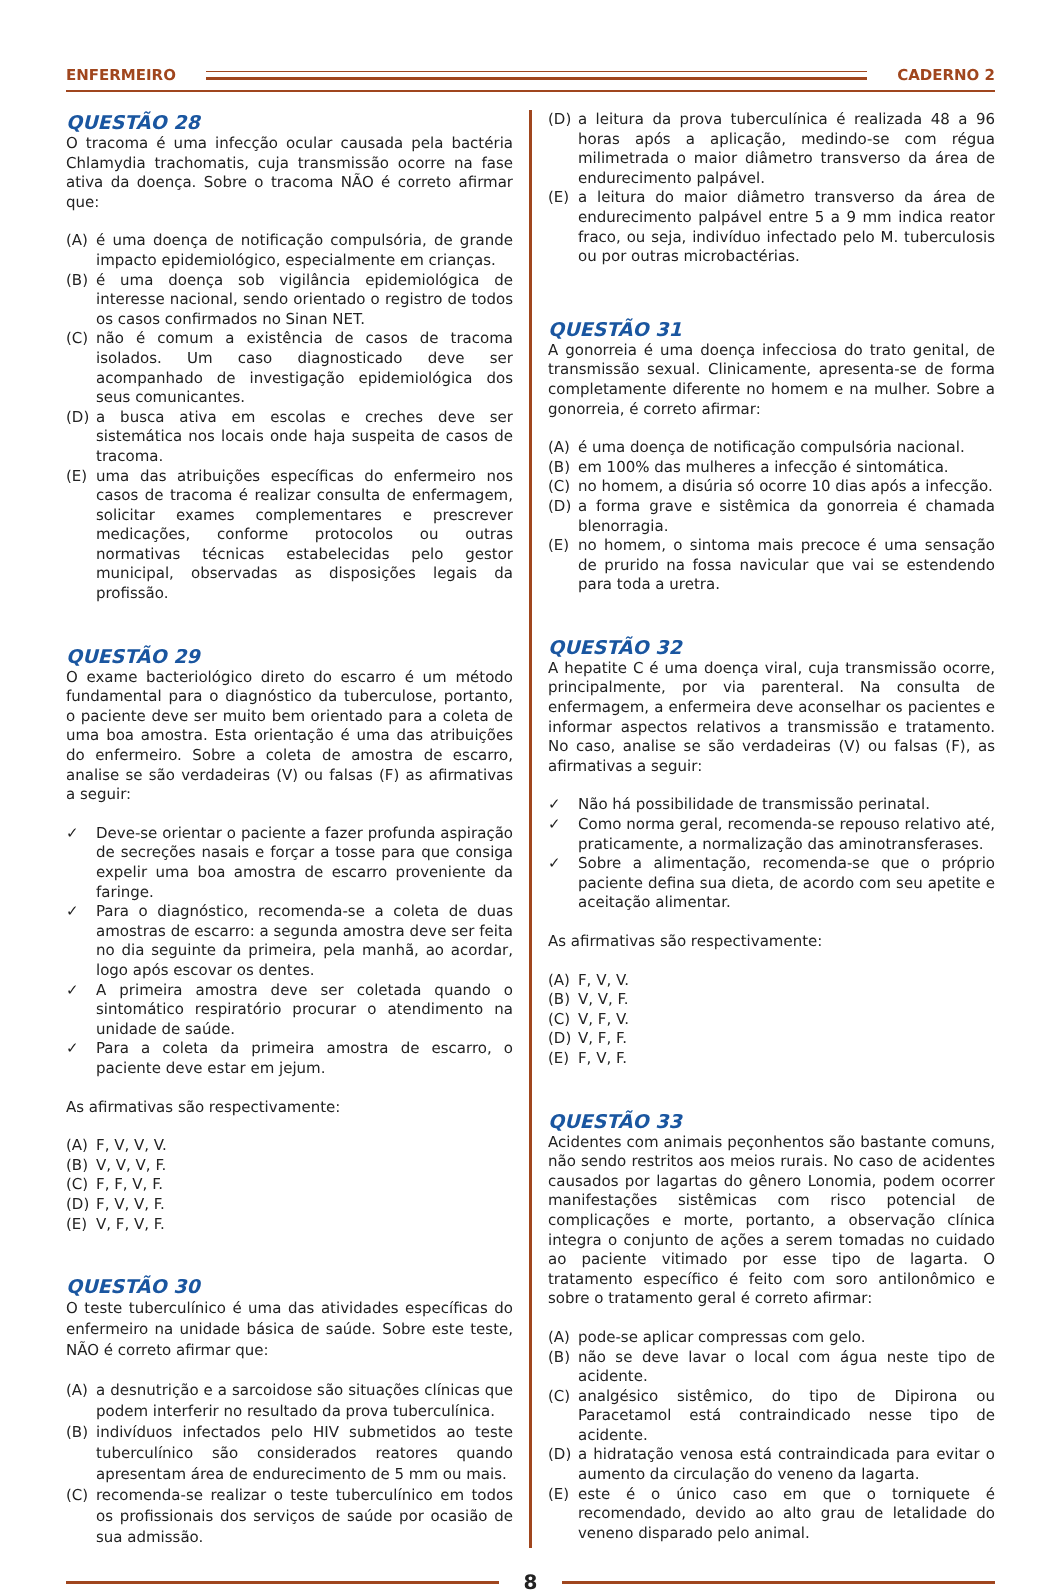ENFERMEIRO CADERNO 2
QUESTÃO 28
O tracoma é uma infecção ocular causada pela bactéria Chlamydia trachomatis, cuja transmissão ocorre na fase ativa da doença. Sobre o tracoma NÃO é correto afirmar que:
(A) é uma doença de notificação compulsória, de grande impacto epidemiológico, especialmente em crianças.
(B) é uma doença sob vigilância epidemiológica de interesse nacional, sendo orientado o registro de todos os casos confirmados no Sinan NET.
(C) não é comum a existência de casos de tracoma isolados. Um caso diagnosticado deve ser acompanhado de investigação epidemiológica dos seus comunicantes.
(D) a busca ativa em escolas e creches deve ser sistemática nos locais onde haja suspeita de casos de tracoma.
(E) uma das atribuições específicas do enfermeiro nos casos de tracoma é realizar consulta de enfermagem, solicitar exames complementares e prescrever medicações, conforme protocolos ou outras normativas técnicas estabelecidas pelo gestor municipal, observadas as disposições legais da profissão.
QUESTÃO 29
O exame bacteriológico direto do escarro é um método fundamental para o diagnóstico da tuberculose, portanto, o paciente deve ser muito bem orientado para a coleta de uma boa amostra. Esta orientação é uma das atribuições do enfermeiro. Sobre a coleta de amostra de escarro, analise se são verdadeiras (V) ou falsas (F) as afirmativas a seguir:
✓ Deve-se orientar o paciente a fazer profunda aspiração de secreções nasais e forçar a tosse para que consiga expelir uma boa amostra de escarro proveniente da faringe.
✓ Para o diagnóstico, recomenda-se a coleta de duas amostras de escarro: a segunda amostra deve ser feita no dia seguinte da primeira, pela manhã, ao acordar, logo após escovar os dentes.
✓ A primeira amostra deve ser coletada quando o sintomático respiratório procurar o atendimento na unidade de saúde.
✓ Para a coleta da primeira amostra de escarro, o paciente deve estar em jejum.
As afirmativas são respectivamente:
(A) F, V, V, V.
(B) V, V, V, F.
(C) F, F, V, F.
(D) F, V, V, F.
(E) V, F, V, F.
QUESTÃO 30
O teste tuberculínico é uma das atividades específicas do enfermeiro na unidade básica de saúde. Sobre este teste, NÃO é correto afirmar que:
(A) a desnutrição e a sarcoidose são situações clínicas que podem interferir no resultado da prova tuberculínica.
(B) indivíduos infectados pelo HIV submetidos ao teste tuberculínico são considerados reatores quando apresentam área de endurecimento de 5 mm ou mais.
(C) recomenda-se realizar o teste tuberculínico em todos os profissionais dos serviços de saúde por ocasião de sua admissão.
(D) a leitura da prova tuberculínica é realizada 48 a 96 horas após a aplicação, medindo-se com régua milimetrada o maior diâmetro transverso da área de endurecimento palpável.
(E) a leitura do maior diâmetro transverso da área de endurecimento palpável entre 5 a 9 mm indica reator fraco, ou seja, indivíduo infectado pelo M. tuberculosis ou por outras microbactérias.
QUESTÃO 31
A gonorreia é uma doença infecciosa do trato genital, de transmissão sexual. Clinicamente, apresenta-se de forma completamente diferente no homem e na mulher. Sobre a gonorreia, é correto afirmar:
(A) é uma doença de notificação compulsória nacional.
(B) em 100% das mulheres a infecção é sintomática.
(C) no homem, a disúria só ocorre 10 dias após a infecção.
(D) a forma grave e sistêmica da gonorreia é chamada blenorragia.
(E) no homem, o sintoma mais precoce é uma sensação de prurido na fossa navicular que vai se estendendo para toda a uretra.
QUESTÃO 32
A hepatite C é uma doença viral, cuja transmissão ocorre, principalmente, por via parenteral. Na consulta de enfermagem, a enfermeira deve aconselhar os pacientes e informar aspectos relativos a transmissão e tratamento. No caso, analise se são verdadeiras (V) ou falsas (F), as afirmativas a seguir:
✓ Não há possibilidade de transmissão perinatal.
✓ Como norma geral, recomenda-se repouso relativo até, praticamente, a normalização das aminotransferases.
✓ Sobre a alimentação, recomenda-se que o próprio paciente defina sua dieta, de acordo com seu apetite e aceitação alimentar.
As afirmativas são respectivamente:
(A) F, V, V.
(B) V, V, F.
(C) V, F, V.
(D) V, F, F.
(E) F, V, F.
QUESTÃO 33
Acidentes com animais peçonhentos são bastante comuns, não sendo restritos aos meios rurais. No caso de acidentes causados por lagartas do gênero Lonomia, podem ocorrer manifestações sistêmicas com risco potencial de complicações e morte, portanto, a observação clínica integra o conjunto de ações a serem tomadas no cuidado ao paciente vitimado por esse tipo de lagarta. O tratamento específico é feito com soro antilonômico e sobre o tratamento geral é correto afirmar:
(A) pode-se aplicar compressas com gelo.
(B) não se deve lavar o local com água neste tipo de acidente.
(C) analgésico sistêmico, do tipo de Dipirona ou Paracetamol está contraindicado nesse tipo de acidente.
(D) a hidratação venosa está contraindicada para evitar o aumento da circulação do veneno da lagarta.
(E) este é o único caso em que o torniquete é recomendado, devido ao alto grau de letalidade do veneno disparado pelo animal.
8